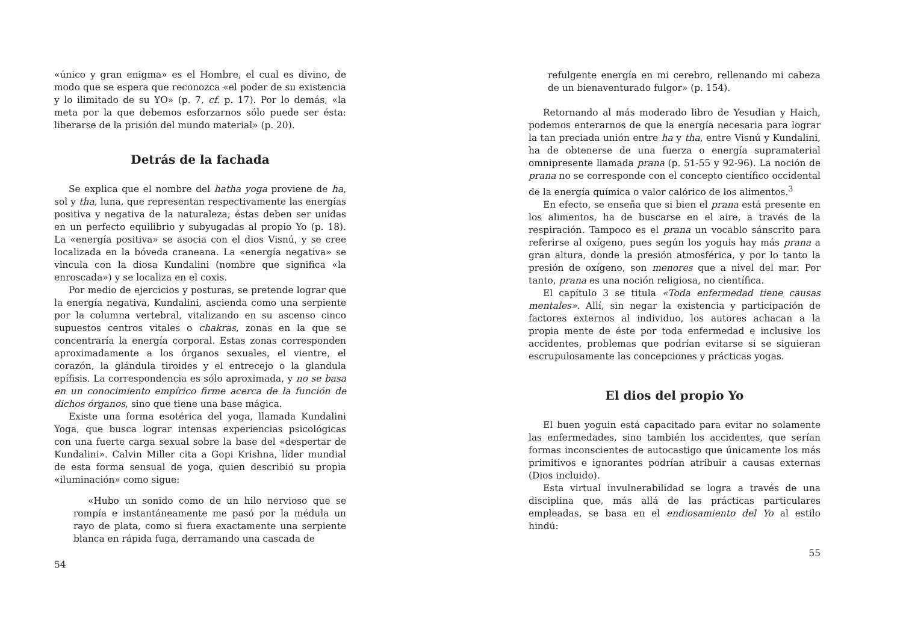«único y gran enigma» es el Hombre, el cual es divino, de modo que se espera que reconozca «el poder de su existencia y lo ilimitado de su YO» (p. 7, cf. p. 17). Por lo demás, «la meta por la que debemos esforzarnos sólo puede ser ésta: liberarse de la prisión del mundo material» (p. 20).
Detrás de la fachada
Se explica que el nombre del hatha yoga proviene de ha, sol y tha, luna, que representan respectivamente las energías positiva y negativa de la naturaleza; éstas deben ser unidas en un perfecto equilibrio y subyugadas al propio Yo (p. 18). La «energía positiva» se asocia con el dios Visnú, y se cree localizada en la bóveda craneana. La «energía negativa» se vincula con la diosa Kundalini (nombre que significa «la enroscada») y se localiza en el coxis.
Por medio de ejercicios y posturas, se pretende lograr que la energía negativa, Kundalini, ascienda como una serpiente por la columna vertebral, vitalizando en su ascenso cinco supuestos centros vitales o chakras, zonas en la que se concentraría la energía corporal. Estas zonas corresponden aproximadamente a los órganos sexuales, el vientre, el corazón, la glándula tiroides y el entrecejo o la glandula epífisis. La correspondencia es sólo aproximada, y no se basa en un conocimiento empírico firme acerca de la función de dichos órganos, sino que tiene una base mágica.
Existe una forma esotérica del yoga, llamada Kundalini Yoga, que busca lograr intensas experiencias psicológicas con una fuerte carga sexual sobre la base del «despertar de Kundalini». Calvin Miller cita a Gopi Krishna, líder mundial de esta forma sensual de yoga, quien describió su propia «iluminación» como sigue:
«Hubo un sonido como de un hilo nervioso que se rompía e instantáneamente me pasó por la médula un rayo de plata, como si fuera exactamente una serpiente blanca en rápida fuga, derramando una cascada de
54
refulgente energía en mi cerebro, rellenando mi cabeza de un bienaventurado fulgor» (p. 154).
Retornando al más moderado libro de Yesudian y Haich, podemos enterarnos de que la energía necesaria para lograr la tan preciada unión entre ha y tha, entre Visnú y Kundalini, ha de obtenerse de una fuerza o energía supramaterial omnipresente llamada prana (p. 51-55 y 92-96). La noción de prana no se corresponde con el concepto científico occidental de la energía química o valor calórico de los alimentos.<sup>3</sup>
En efecto, se enseña que si bien el prana está presente en los alimentos, ha de buscarse en el aire, a través de la respiración. Tampoco es el prana un vocablo sánscrito para referirse al oxígeno, pues según los yoguis hay más prana a gran altura, donde la presión atmosférica, y por lo tanto la presión de oxígeno, son menores que a nivel del mar. Por tanto, prana es una noción religiosa, no científica.
El capítulo 3 se titula «Toda enfermedad tiene causas mentales». Allí, sin negar la existencia y participación de factores externos al individuo, los autores achacan a la propia mente de éste por toda enfermedad e inclusive los accidentes, problemas que podrían evitarse si se siguieran escrupulosamente las concepciones y prácticas yogas.
El dios del propio Yo
El buen yoguin está capacitado para evitar no solamente las enfermedades, sino también los accidentes, que serían formas inconscientes de autocastigo que únicamente los más primitivos e ignorantes podrían atribuir a causas externas (Dios incluido).
Esta virtual invulnerabilidad se logra a través de una disciplina que, más allá de las prácticas particulares empleadas, se basa en el endiosamiento del Yo al estilo hindú:
55